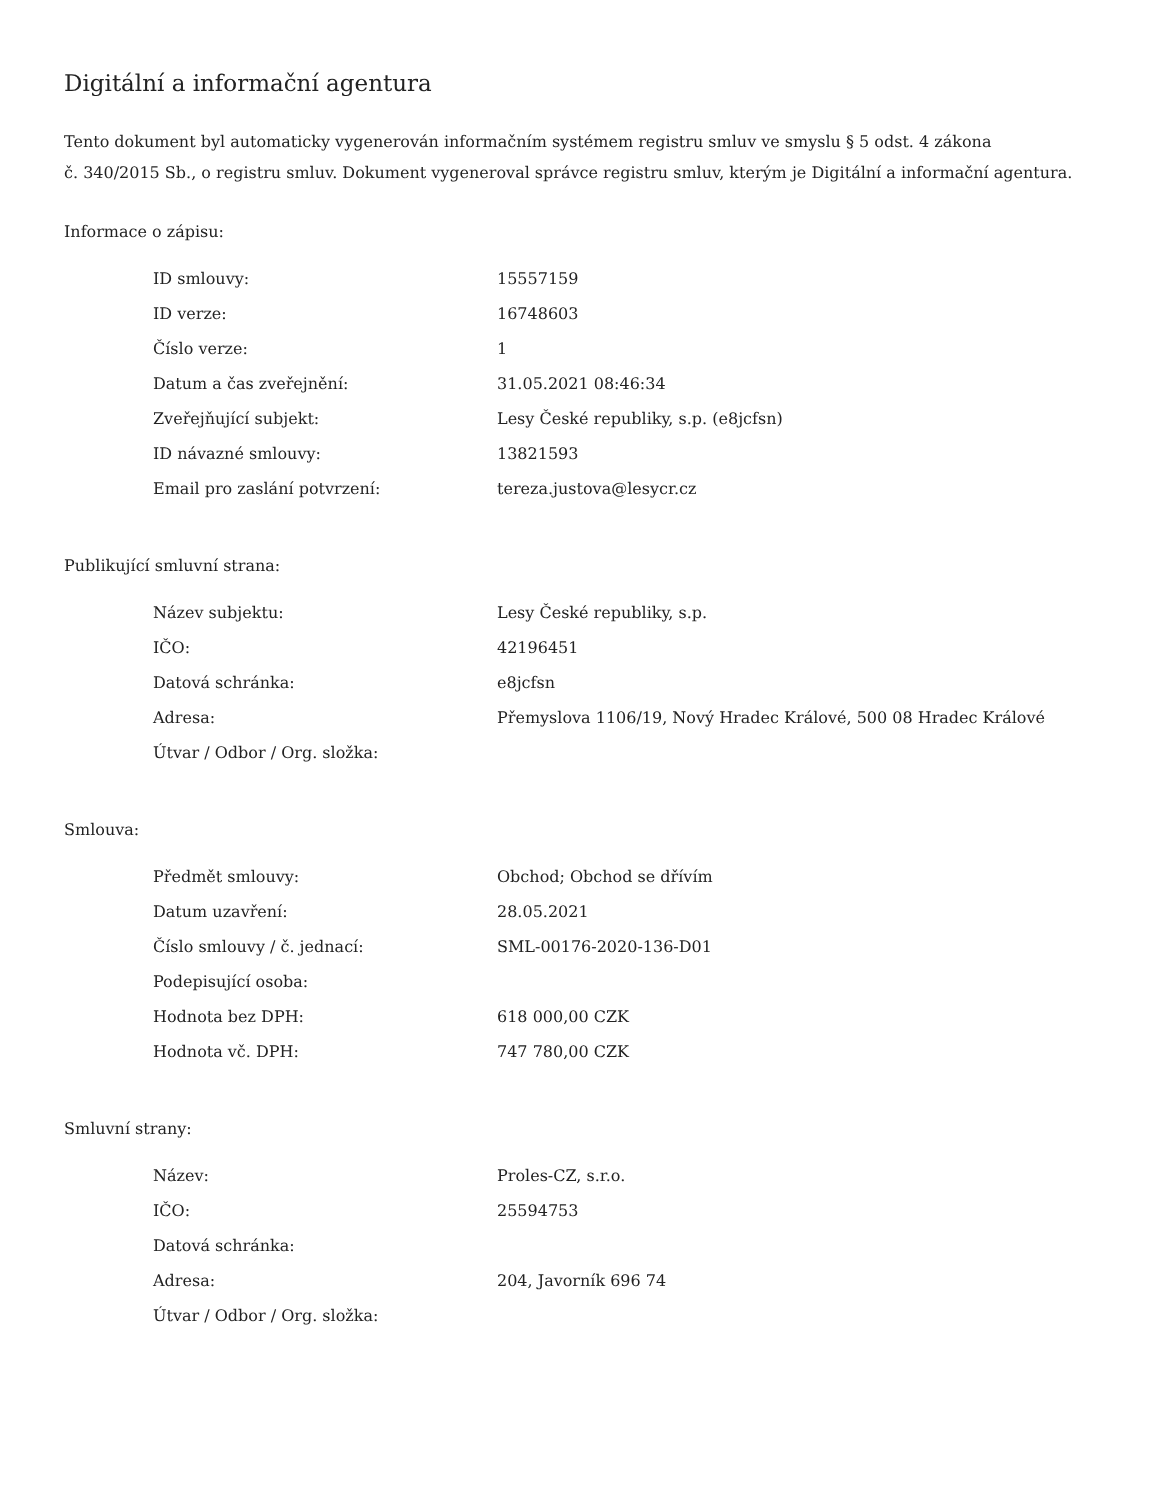Digitální a informační agentura
Tento dokument byl automaticky vygenerován informačním systémem registru smluv ve smyslu § 5 odst. 4 zákona
č. 340/2015 Sb., o registru smluv. Dokument vygeneroval správce registru smluv, kterým je Digitální a informační agentura.
Informace o zápisu:
| ID smlouvy: | 15557159 |
| ID verze: | 16748603 |
| Číslo verze: | 1 |
| Datum a čas zveřejnění: | 31.05.2021 08:46:34 |
| Zveřejňující subjekt: | Lesy České republiky, s.p. (e8jcfsn) |
| ID návazné smlouvy: | 13821593 |
| Email pro zaslání potvrzení: | tereza.justova@lesycr.cz |
Publikující smluvní strana:
| Název subjektu: | Lesy České republiky, s.p. |
| IČO: | 42196451 |
| Datová schránka: | e8jcfsn |
| Adresa: | Přemyslova 1106/19, Nový Hradec Králové, 500 08 Hradec Králové |
| Útvar / Odbor / Org. složka: | |
Smlouva:
| Předmět smlouvy: | Obchod; Obchod se dřívím |
| Datum uzavření: | 28.05.2021 |
| Číslo smlouvy / č. jednací: | SML-00176-2020-136-D01 |
| Podepisující osoba: | |
| Hodnota bez DPH: | 618 000,00 CZK |
| Hodnota vč. DPH: | 747 780,00 CZK |
Smluvní strany:
| Název: | Proles-CZ, s.r.o. |
| IČO: | 25594753 |
| Datová schránka: | |
| Adresa: | 204, Javorník 696 74 |
| Útvar / Odbor / Org. složka: | |